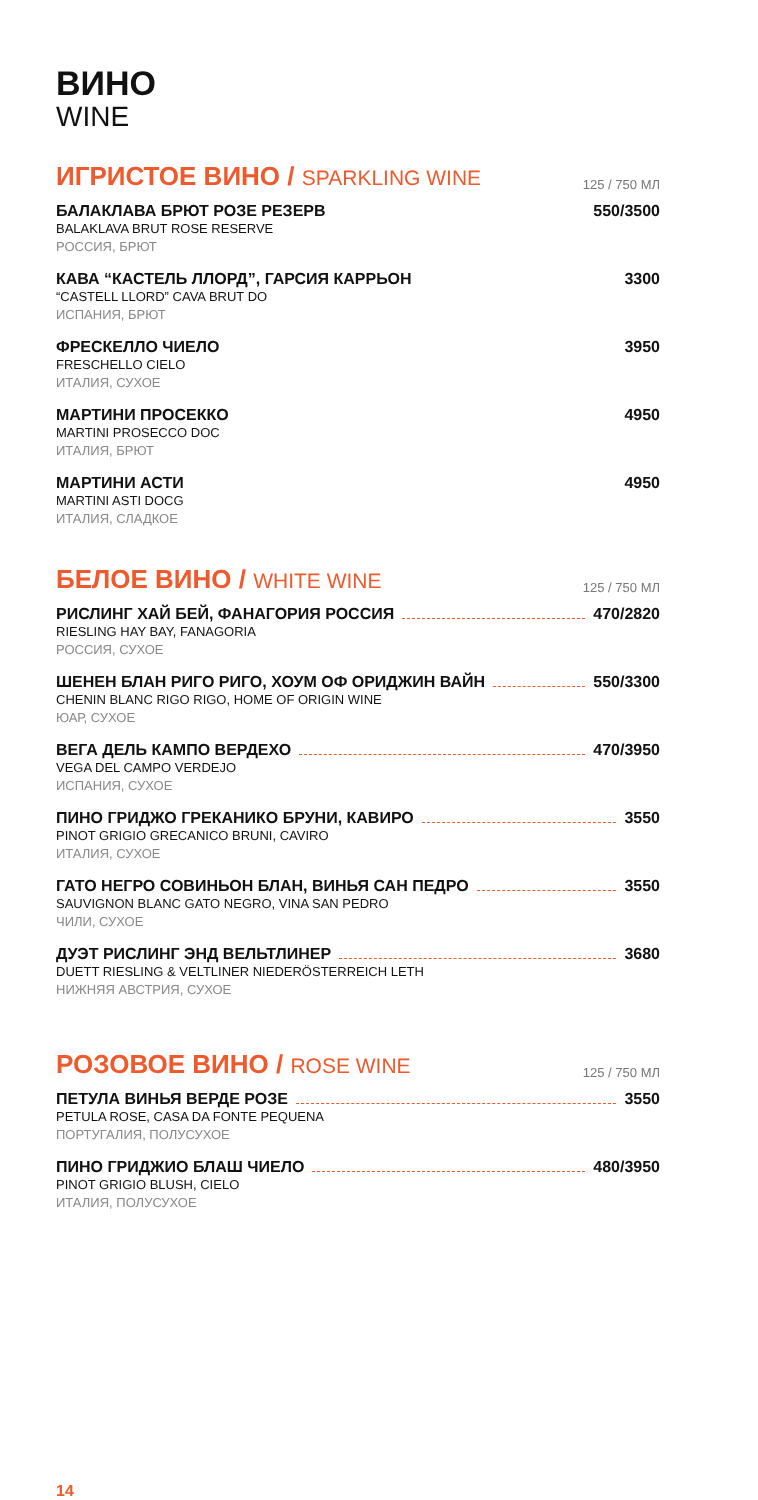ВИНО
WINE
ИГРИСТОЕ ВИНО / SPARKLING WINE
125 / 750 МЛ
БАЛАКЛАВА БРЮТ РОЗЕ РЕЗЕРВ 550/3500
BALAKLAVA BRUT ROSE RESERVE
РОССИЯ, БРЮТ
КАВА “КАСТЕЛЬ ЛЛОРД”, ГАРСИЯ КАРРЬОН 3300
“CASTELL LLORD” CAVA BRUT DO
ИСПАНИЯ, БРЮТ
ФРЕСКЕЛЛО ЧИЕЛО 3950
FRESCHELLO CIELO
ИТАЛИЯ, СУХОЕ
МАРТИНИ ПРОСЕККО 4950
MARTINI PROSECCO DOC
ИТАЛИЯ, БРЮТ
МАРТИНИ АСТИ 4950
MARTINI ASTI DOCG
ИТАЛИЯ, СЛАДКОЕ
БЕЛОЕ ВИНО / WHITE WINE
125 / 750 МЛ
РИСЛИНГ ХАЙ БЕЙ, ФАНАГОРИЯ РОССИЯ 470/2820
RIESLING HAY BAY, FANAGORIA
РОССИЯ, СУХОЕ
ШЕНЕН БЛАН РИГО РИГО, ХОУМ ОФ ОРИДЖИН ВАЙН 550/3300
CHENIN BLANC RIGO RIGO, HOME OF ORIGIN WINE
ЮАР, СУХОЕ
ВЕГА ДЕЛЬ КАМПО ВЕРДЕХО 470/3950
VEGA DEL CAMPO VERDEJO
ИСПАНИЯ, СУХОЕ
ПИНО ГРИДЖО ГРЕКАНИКО БРУНИ, КАВИРО 3550
PINOT GRIGIO GRECANICO BRUNI, CAVIRO
ИТАЛИЯ, СУХОЕ
ГАТО НЕГРО СОВИНЬОН БЛАН, ВИНЬЯ САН ПЕДРО 3550
SAUVIGNON BLANC GATO NEGRO, VINA SAN PEDRO
ЧИЛИ, СУХОЕ
ДУЭТ РИСЛИНГ ЭНД ВЕЛЬТЛИНЕР 3680
DUETT RIESLING & VELTLINER NIEDERÖSTERREICH LETH
НИЖНЯЯ АВСТРИЯ, СУХОЕ
РОЗОВОЕ ВИНО / ROSE WINE
125 / 750 МЛ
ПЕТУЛА ВИНЬЯ ВЕРДЕ РОЗЕ 3550
PETULA ROSE, CASA DA FONTE PEQUENA
ПОРТУГАЛИЯ, ПОЛУСУХОЕ
ПИНО ГРИДЖИО БЛАШ ЧИЕЛО 480/3950
PINOT GRIGIO BLUSH, CIELO
ИТАЛИЯ, ПОЛУСУХОЕ
14